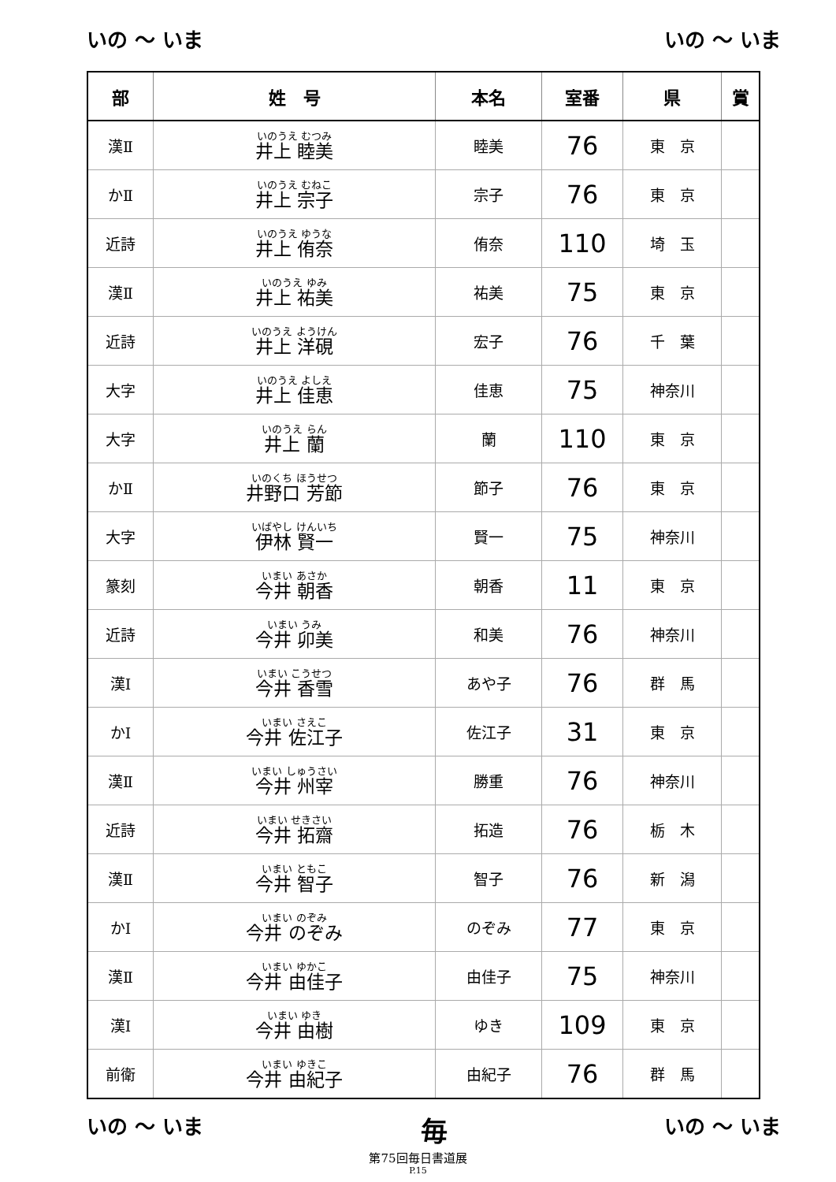いの ～ いま いの ～ いま
| 部 | 姓 号 | 本名 | 室番 | 県 | 賞 |
| --- | --- | --- | --- | --- | --- |
| 漢Ⅱ | いのうえ むつみ 井上 睦美 | 睦美 | 76 | 東 京 | |
| かⅡ | いのうえ むねこ 井上 宗子 | 宗子 | 76 | 東 京 | |
| 近詩 | いのうえ ゆうな 井上 侑奈 | 侑奈 | 110 | 埼 玉 | |
| 漢Ⅱ | いのうえ ゆみ 井上 祐美 | 祐美 | 75 | 東 京 | |
| 近詩 | いのうえ ようけん 井上 洋硯 | 宏子 | 76 | 千 葉 | |
| 大字 | いのうえ よしえ 井上 佳恵 | 佳恵 | 75 | 神奈川 | |
| 大字 | いのうえ らん 井上 蘭 | 蘭 | 110 | 東 京 | |
| かⅡ | いのくち ほうせつ 井野口 芳節 | 節子 | 76 | 東 京 | |
| 大字 | いばやし けんいち 伊林 賢一 | 賢一 | 75 | 神奈川 | |
| 篆刻 | いまい あさか 今井 朝香 | 朝香 | 11 | 東 京 | |
| 近詩 | いまい うみ 今井 卯美 | 和美 | 76 | 神奈川 | |
| 漢Ⅰ | いまい こうせつ 今井 香雪 | あや子 | 76 | 群 馬 | |
| かⅠ | いまい さえこ 今井 佐江子 | 佐江子 | 31 | 東 京 | |
| 漢Ⅱ | いまい しゅうさい 今井 州宰 | 勝重 | 76 | 神奈川 | |
| 近詩 | いまい せきさい 今井 拓齋 | 拓造 | 76 | 栃 木 | |
| 漢Ⅱ | いまい ともこ 今井 智子 | 智子 | 76 | 新 潟 | |
| かⅠ | いまい のぞみ 今井 のぞみ | のぞみ | 77 | 東 京 | |
| 漢Ⅱ | いまい ゆかこ 今井 由佳子 | 由佳子 | 75 | 神奈川 | |
| 漢Ⅰ | いまい ゆき 今井 由樹 | ゆき | 109 | 東 京 | |
| 前衛 | いまい ゆきこ 今井 由紀子 | 由紀子 | 76 | 群 馬 | |
いの ～ いま 毎 いの ～ いま
第75回毎日書道展
P.15